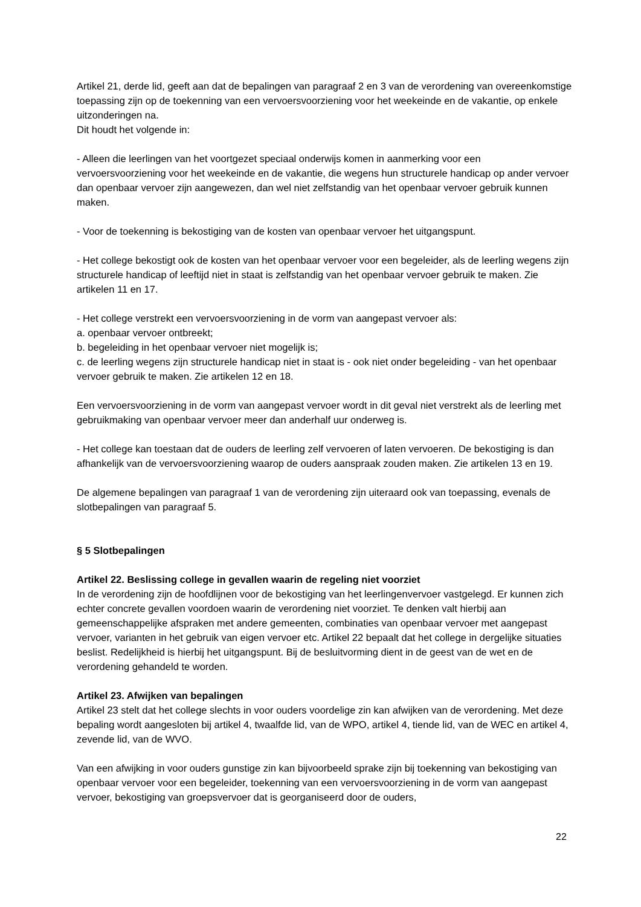Artikel 21, derde lid, geeft aan dat de bepalingen van paragraaf 2 en 3 van de verordening van overeenkomstige toepassing zijn op de toekenning van een vervoersvoorziening voor het weekeinde en de vakantie, op enkele uitzonderingen na.
Dit houdt het volgende in:
- Alleen die leerlingen van het voortgezet speciaal onderwijs komen in aanmerking voor een vervoersvoorziening voor het weekeinde en de vakantie, die wegens hun structurele handicap op ander vervoer dan openbaar vervoer zijn aangewezen, dan wel niet zelfstandig van het openbaar vervoer gebruik kunnen maken.
- Voor de toekenning is bekostiging van de kosten van openbaar vervoer het uitgangspunt.
- Het college bekostigt ook de kosten van het openbaar vervoer voor een begeleider, als de leerling wegens zijn structurele handicap of leeftijd niet in staat is zelfstandig van het openbaar vervoer gebruik te maken. Zie artikelen 11 en 17.
- Het college verstrekt een vervoersvoorziening in de vorm van aangepast vervoer als:
a. openbaar vervoer ontbreekt;
b. begeleiding in het openbaar vervoer niet mogelijk is;
c. de leerling wegens zijn structurele handicap niet in staat is - ook niet onder begeleiding - van het openbaar vervoer gebruik te maken. Zie artikelen 12 en 18.
Een vervoersvoorziening in de vorm van aangepast vervoer wordt in dit geval niet verstrekt als de leerling met gebruikmaking van openbaar vervoer meer dan anderhalf uur onderweg is.
- Het college kan toestaan dat de ouders de leerling zelf vervoeren of laten vervoeren. De bekostiging is dan afhankelijk van de vervoersvoorziening waarop de ouders aanspraak zouden maken. Zie artikelen 13 en 19.
De algemene bepalingen van paragraaf 1 van de verordening zijn uiteraard ook van toepassing, evenals de slotbepalingen van paragraaf 5.
§ 5 Slotbepalingen
Artikel 22. Beslissing college in gevallen waarin de regeling niet voorziet
In de verordening zijn de hoofdlijnen voor de bekostiging van het leerlingenvervoer vastgelegd. Er kunnen zich echter concrete gevallen voordoen waarin de verordening niet voorziet. Te denken valt hierbij aan gemeenschappelijke afspraken met andere gemeenten, combinaties van openbaar vervoer met aangepast vervoer, varianten in het gebruik van eigen vervoer etc. Artikel 22 bepaalt dat het college in dergelijke situaties beslist. Redelijkheid is hierbij het uitgangspunt. Bij de besluitvorming dient in de geest van de wet en de verordening gehandeld te worden.
Artikel 23. Afwijken van bepalingen
Artikel 23 stelt dat het college slechts in voor ouders voordelige zin kan afwijken van de verordening. Met deze bepaling wordt aangesloten bij artikel 4, twaalfde lid, van de WPO, artikel 4, tiende lid, van de WEC en artikel 4, zevende lid, van de WVO.
Van een afwijking in voor ouders gunstige zin kan bijvoorbeeld sprake zijn bij toekenning van bekostiging van openbaar vervoer voor een begeleider, toekenning van een vervoersvoorziening in de vorm van aangepast vervoer, bekostiging van groepsvervoer dat is georganiseerd door de ouders,
22